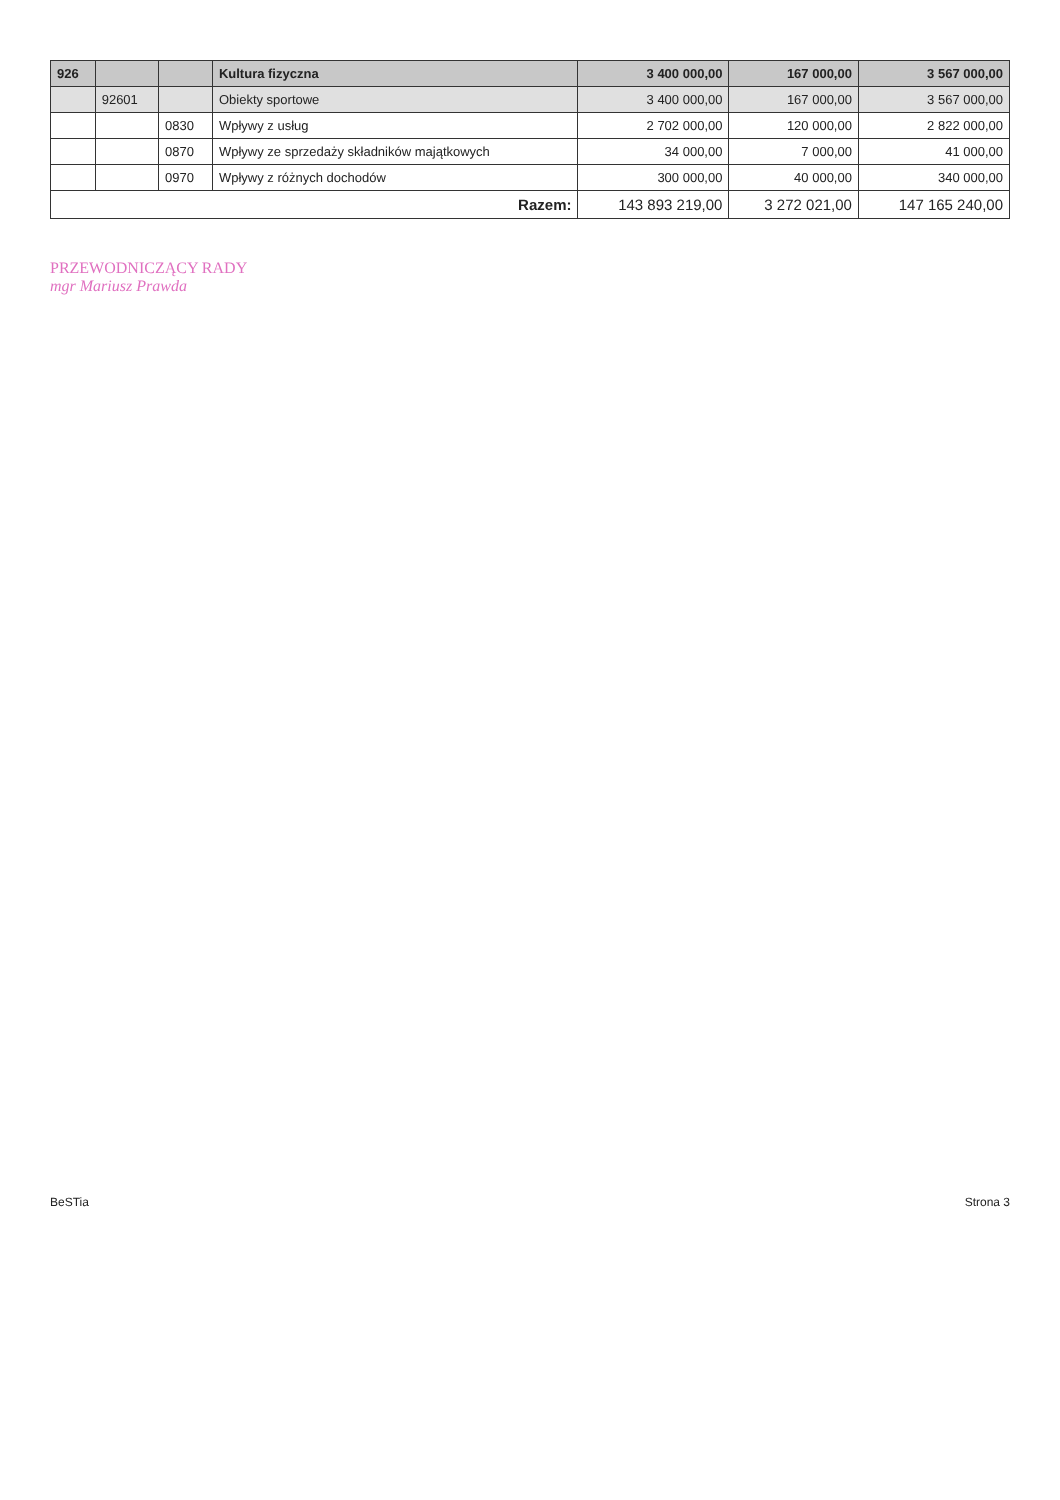| 926 | | | Kultura fizyczna | 3 400 000,00 | 167 000,00 | 3 567 000,00 |
| | 92601 | | Obiekty sportowe | 3 400 000,00 | 167 000,00 | 3 567 000,00 |
| | | 0830 | Wpływy z usług | 2 702 000,00 | 120 000,00 | 2 822 000,00 |
| | | 0870 | Wpływy ze sprzedaży składników majątkowych | 34 000,00 | 7 000,00 | 41 000,00 |
| | | 0970 | Wpływy z różnych dochodów | 300 000,00 | 40 000,00 | 340 000,00 |
| Razem: | | | | 143 893 219,00 | 3 272 021,00 | 147 165 240,00 |
PRZEWODNICZĄCY RADY
mgr Mariusz Prawda
BeSTia Strona 3